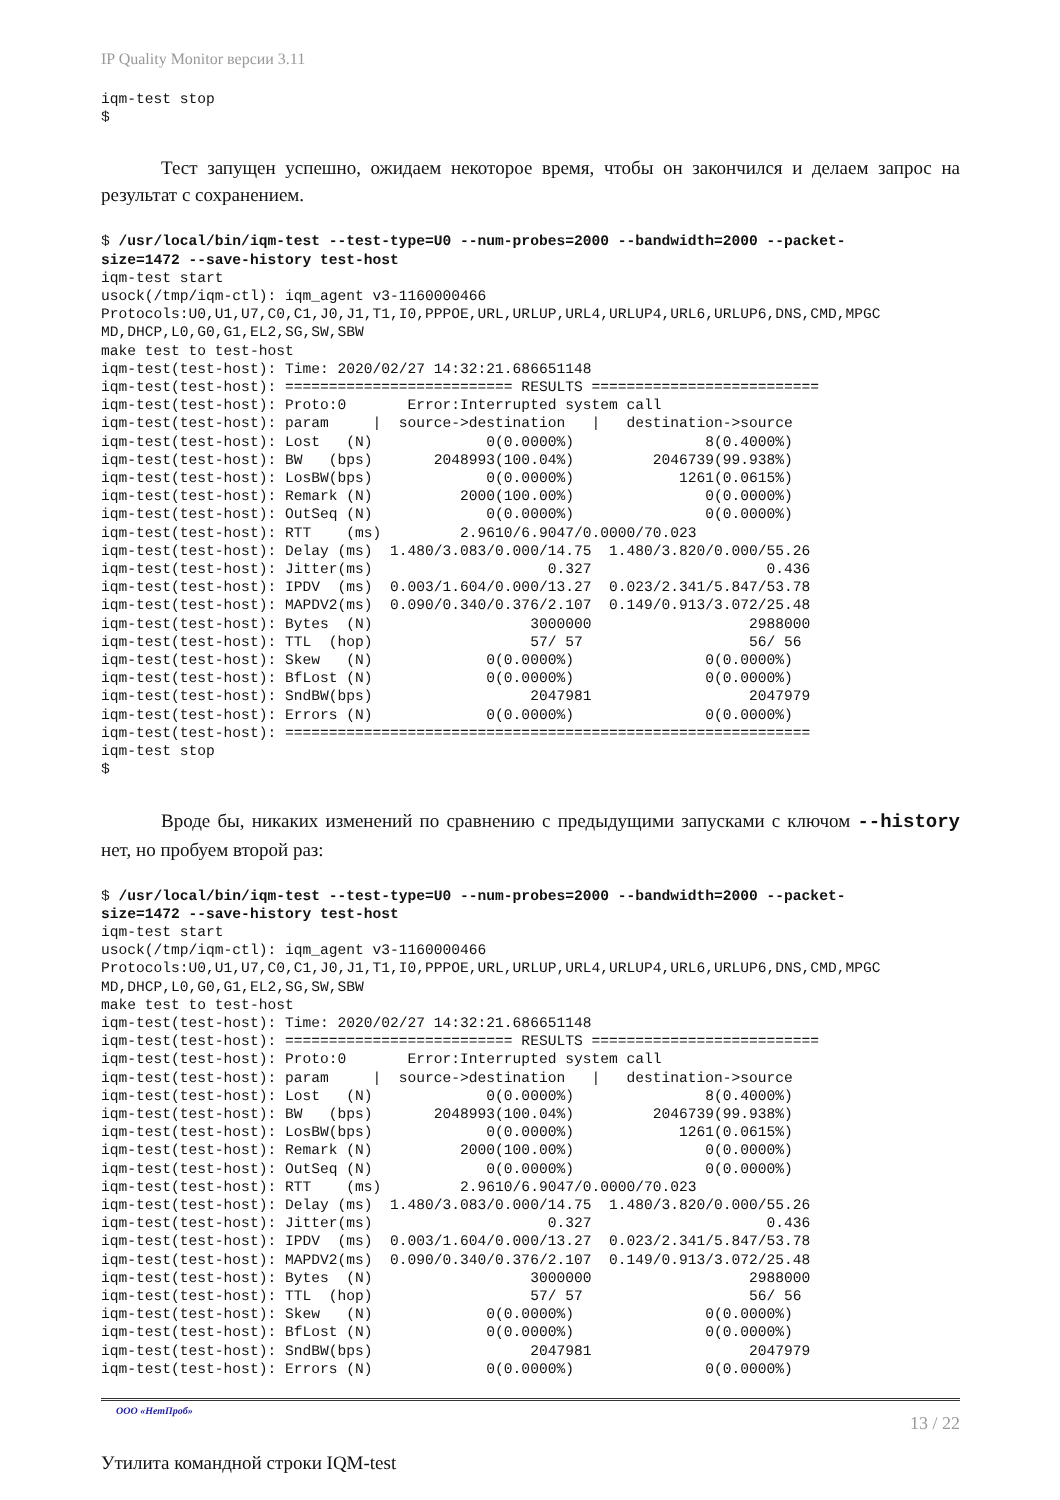IP Quality Monitor версии 3.11
iqm-test stop
$
Тест запущен успешно, ожидаем некоторое время, чтобы он закончился и делаем запрос на результат с сохранением.
$ /usr/local/bin/iqm-test --test-type=U0 --num-probes=2000 --bandwidth=2000 --packet-
size=1472 --save-history test-host
iqm-test start
usock(/tmp/iqm-ctl): iqm_agent v3-1160000466
Protocols:U0,U1,U7,C0,C1,J0,J1,T1,I0,PPPOE,URL,URLUP,URL4,URLUP4,URL6,URLUP6,DNS,CMD,MPGC
MD,DHCP,L0,G0,G1,EL2,SG,SW,SBW
make test to test-host
iqm-test(test-host): Time: 2020/02/27 14:32:21.686651148
iqm-test(test-host): ========================== RESULTS ==========================
iqm-test(test-host): Proto:0       Error:Interrupted system call
iqm-test(test-host): param     |  source->destination   |   destination->source
iqm-test(test-host): Lost   (N)             0(0.0000%)               8(0.4000%)
iqm-test(test-host): BW   (bps)       2048993(100.04%)         2046739(99.938%)
iqm-test(test-host): LosBW(bps)             0(0.0000%)            1261(0.0615%)
iqm-test(test-host): Remark (N)          2000(100.00%)               0(0.0000%)
iqm-test(test-host): OutSeq (N)             0(0.0000%)               0(0.0000%)
iqm-test(test-host): RTT    (ms)         2.9610/6.9047/0.0000/70.023
iqm-test(test-host): Delay (ms)  1.480/3.083/0.000/14.75  1.480/3.820/0.000/55.26
iqm-test(test-host): Jitter(ms)                    0.327                    0.436
iqm-test(test-host): IPDV  (ms)  0.003/1.604/0.000/13.27  0.023/2.341/5.847/53.78
iqm-test(test-host): MAPDV2(ms)  0.090/0.340/0.376/2.107  0.149/0.913/3.072/25.48
iqm-test(test-host): Bytes  (N)                  3000000                  2988000
iqm-test(test-host): TTL  (hop)                  57/ 57                   56/ 56
iqm-test(test-host): Skew   (N)             0(0.0000%)               0(0.0000%)
iqm-test(test-host): BfLost (N)             0(0.0000%)               0(0.0000%)
iqm-test(test-host): SndBW(bps)                  2047981                  2047979
iqm-test(test-host): Errors (N)             0(0.0000%)               0(0.0000%)
iqm-test(test-host): ============================================================
iqm-test stop
$
Вроде бы, никаких изменений по сравнению с предыдущими запусками с ключом --history нет, но пробуем второй раз:
$ /usr/local/bin/iqm-test --test-type=U0 --num-probes=2000 --bandwidth=2000 --packet-
size=1472 --save-history test-host
iqm-test start
usock(/tmp/iqm-ctl): iqm_agent v3-1160000466
Protocols:U0,U1,U7,C0,C1,J0,J1,T1,I0,PPPOE,URL,URLUP,URL4,URLUP4,URL6,URLUP6,DNS,CMD,MPGC
MD,DHCP,L0,G0,G1,EL2,SG,SW,SBW
make test to test-host
iqm-test(test-host): Time: 2020/02/27 14:32:21.686651148
iqm-test(test-host): ========================== RESULTS ==========================
iqm-test(test-host): Proto:0       Error:Interrupted system call
iqm-test(test-host): param     |  source->destination   |   destination->source
iqm-test(test-host): Lost   (N)             0(0.0000%)               8(0.4000%)
iqm-test(test-host): BW   (bps)       2048993(100.04%)         2046739(99.938%)
iqm-test(test-host): LosBW(bps)             0(0.0000%)            1261(0.0615%)
iqm-test(test-host): Remark (N)          2000(100.00%)               0(0.0000%)
iqm-test(test-host): OutSeq (N)             0(0.0000%)               0(0.0000%)
iqm-test(test-host): RTT    (ms)         2.9610/6.9047/0.0000/70.023
iqm-test(test-host): Delay (ms)  1.480/3.083/0.000/14.75  1.480/3.820/0.000/55.26
iqm-test(test-host): Jitter(ms)                    0.327                    0.436
iqm-test(test-host): IPDV  (ms)  0.003/1.604/0.000/13.27  0.023/2.341/5.847/53.78
iqm-test(test-host): MAPDV2(ms)  0.090/0.340/0.376/2.107  0.149/0.913/3.072/25.48
iqm-test(test-host): Bytes  (N)                  3000000                  2988000
iqm-test(test-host): TTL  (hop)                  57/ 57                   56/ 56
iqm-test(test-host): Skew   (N)             0(0.0000%)               0(0.0000%)
iqm-test(test-host): BfLost (N)             0(0.0000%)               0(0.0000%)
iqm-test(test-host): SndBW(bps)                  2047981                  2047979
iqm-test(test-host): Errors (N)             0(0.0000%)               0(0.0000%)
ООО «НетПроб» 13 / 22
Утилита командной строки IQM-test